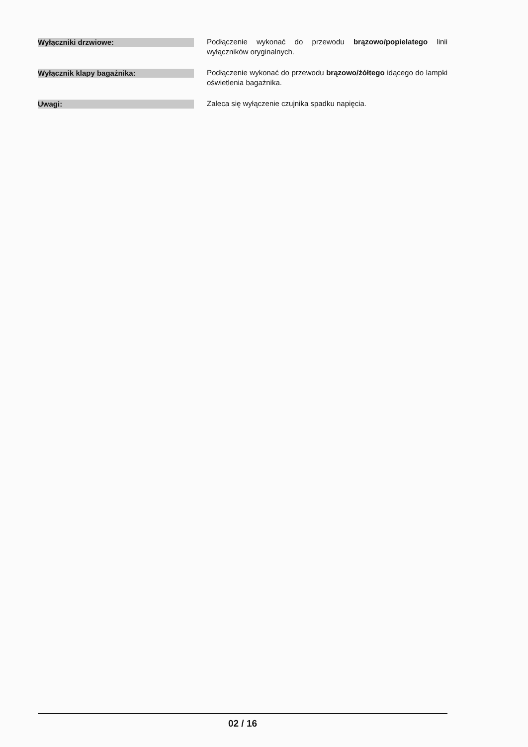Wyłączniki drzwiowe:
Podłączenie wykonać do przewodu brązowo/popielatego linii wyłączników oryginalnych.
Wyłącznik klapy bagażnika:
Podłączenie wykonać do przewodu brązowo/żółtego idącego do lampki oświetlenia bagażnika.
Uwagi:
Zaleca się wyłączenie czujnika spadku napięcia.
02 / 16